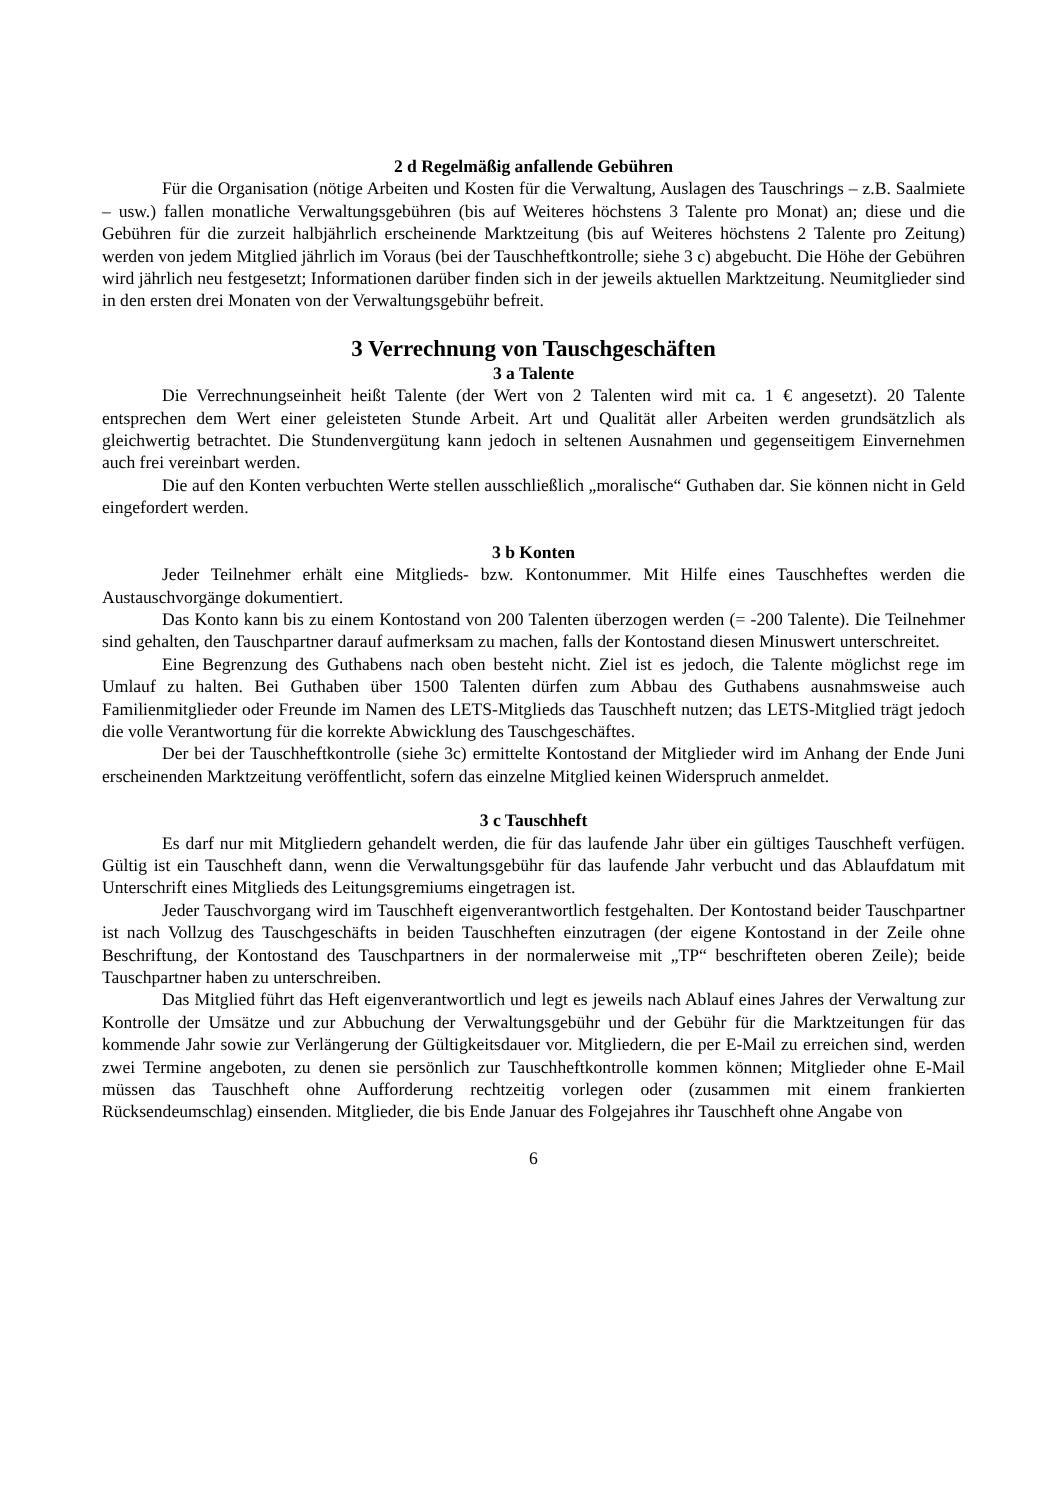2 d Regelmäßig anfallende Gebühren
Für die Organisation (nötige Arbeiten und Kosten für die Verwaltung, Auslagen des Tauschrings – z.B. Saalmiete – usw.) fallen monatliche Verwaltungsgebühren (bis auf Weiteres höchstens 3 Talente pro Monat) an; diese und die Gebühren für die zurzeit halbjährlich erscheinende Marktzeitung (bis auf Weiteres höchstens 2 Talente pro Zeitung) werden von jedem Mitglied jährlich im Voraus (bei der Tauschheftkontrolle; siehe 3 c) abgebucht. Die Höhe der Gebühren wird jährlich neu festgesetzt; Informationen darüber finden sich in der jeweils aktuellen Marktzeitung. Neumitglieder sind in den ersten drei Monaten von der Verwaltungsgebühr befreit.
3 Verrechnung von Tauschgeschäften
3 a Talente
Die Verrechnungseinheit heißt Talente (der Wert von 2 Talenten wird mit ca. 1 € angesetzt). 20 Talente entsprechen dem Wert einer geleisteten Stunde Arbeit. Art und Qualität aller Arbeiten werden grundsätzlich als gleichwertig betrachtet. Die Stundenvergütung kann jedoch in seltenen Ausnahmen und gegenseitigem Einvernehmen auch frei vereinbart werden.
Die auf den Konten verbuchten Werte stellen ausschließlich „moralische“ Guthaben dar. Sie können nicht in Geld eingefordert werden.
3 b Konten
Jeder Teilnehmer erhält eine Mitglieds- bzw. Kontonummer. Mit Hilfe eines Tauschheftes werden die Austauschvorgänge dokumentiert.
Das Konto kann bis zu einem Kontostand von 200 Talenten überzogen werden (= -200 Talente). Die Teilnehmer sind gehalten, den Tauschpartner darauf aufmerksam zu machen, falls der Kontostand diesen Minuswert unterschreitet.
Eine Begrenzung des Guthabens nach oben besteht nicht. Ziel ist es jedoch, die Talente möglichst rege im Umlauf zu halten. Bei Guthaben über 1500 Talenten dürfen zum Abbau des Guthabens ausnahmsweise auch Familienmitglieder oder Freunde im Namen des LETS-Mitglieds das Tauschheft nutzen; das LETS-Mitglied trägt jedoch die volle Verantwortung für die korrekte Abwicklung des Tauschgeschäftes.
Der bei der Tauschheftkontrolle (siehe 3c) ermittelte Kontostand der Mitglieder wird im Anhang der Ende Juni erscheinenden Marktzeitung veröffentlicht, sofern das einzelne Mitglied keinen Widerspruch anmeldet.
3 c Tauschheft
Es darf nur mit Mitgliedern gehandelt werden, die für das laufende Jahr über ein gültiges Tauschheft verfügen. Gültig ist ein Tauschheft dann, wenn die Verwaltungsgebühr für das laufende Jahr verbucht und das Ablaufdatum mit Unterschrift eines Mitglieds des Leitungsgremiums eingetragen ist.
Jeder Tauschvorgang wird im Tauschheft eigenverantwortlich festgehalten. Der Kontostand beider Tauschpartner ist nach Vollzug des Tauschgeschäfts in beiden Tauschheften einzutragen (der eigene Kontostand in der Zeile ohne Beschriftung, der Kontostand des Tauschpartners in der normalerweise mit „TP“ beschrifteten oberen Zeile); beide Tauschpartner haben zu unterschreiben.
Das Mitglied führt das Heft eigenverantwortlich und legt es jeweils nach Ablauf eines Jahres der Verwaltung zur Kontrolle der Umsätze und zur Abbuchung der Verwaltungsgebühr und der Gebühr für die Marktzeitungen für das kommende Jahr sowie zur Verlängerung der Gültigkeitsdauer vor. Mitgliedern, die per E-Mail zu erreichen sind, werden zwei Termine angeboten, zu denen sie persönlich zur Tauschheftkontrolle kommen können; Mitglieder ohne E-Mail müssen das Tauschheft ohne Aufforderung rechtzeitig vorlegen oder (zusammen mit einem frankierten Rücksendeumschlag) einsenden. Mitglieder, die bis Ende Januar des Folgejahres ihr Tauschheft ohne Angabe von
6